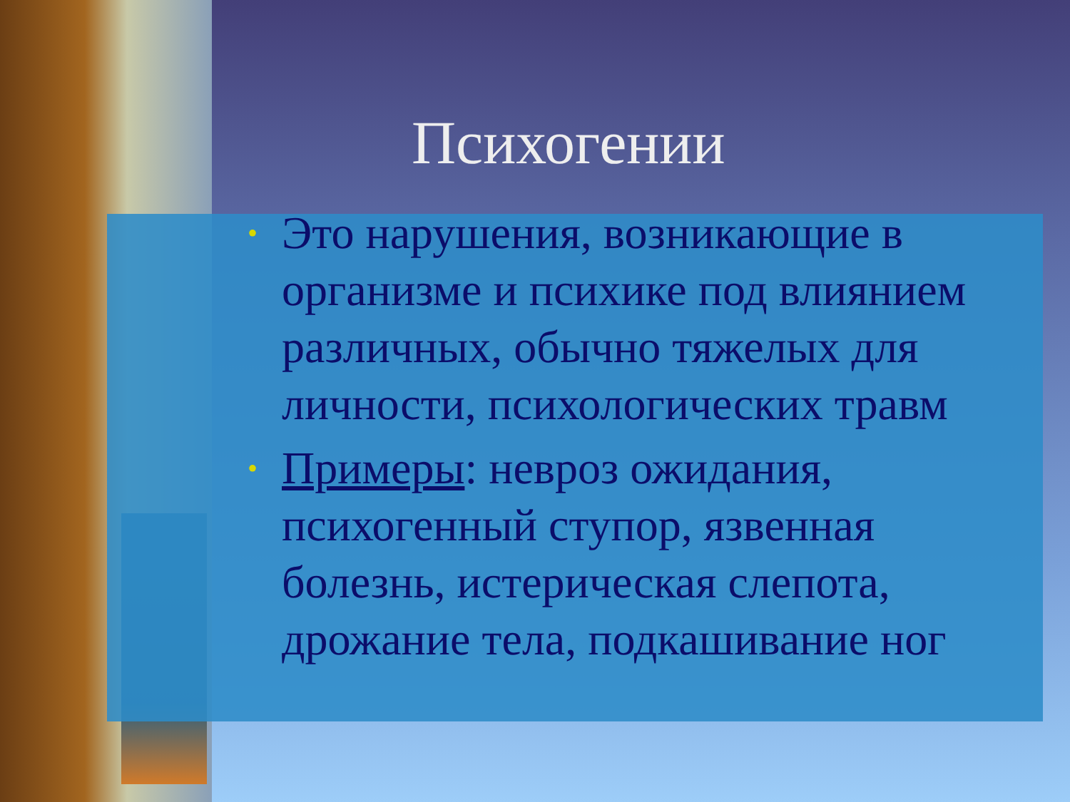Психогении
• Это нарушения, возникающие в организме и психике под влиянием различных, обычно тяжелых для личности, психологических травм
• Примеры: невроз ожидания, психогенный ступор, язвенная болезнь, истерическая слепота, дрожание тела, подкашивание ног